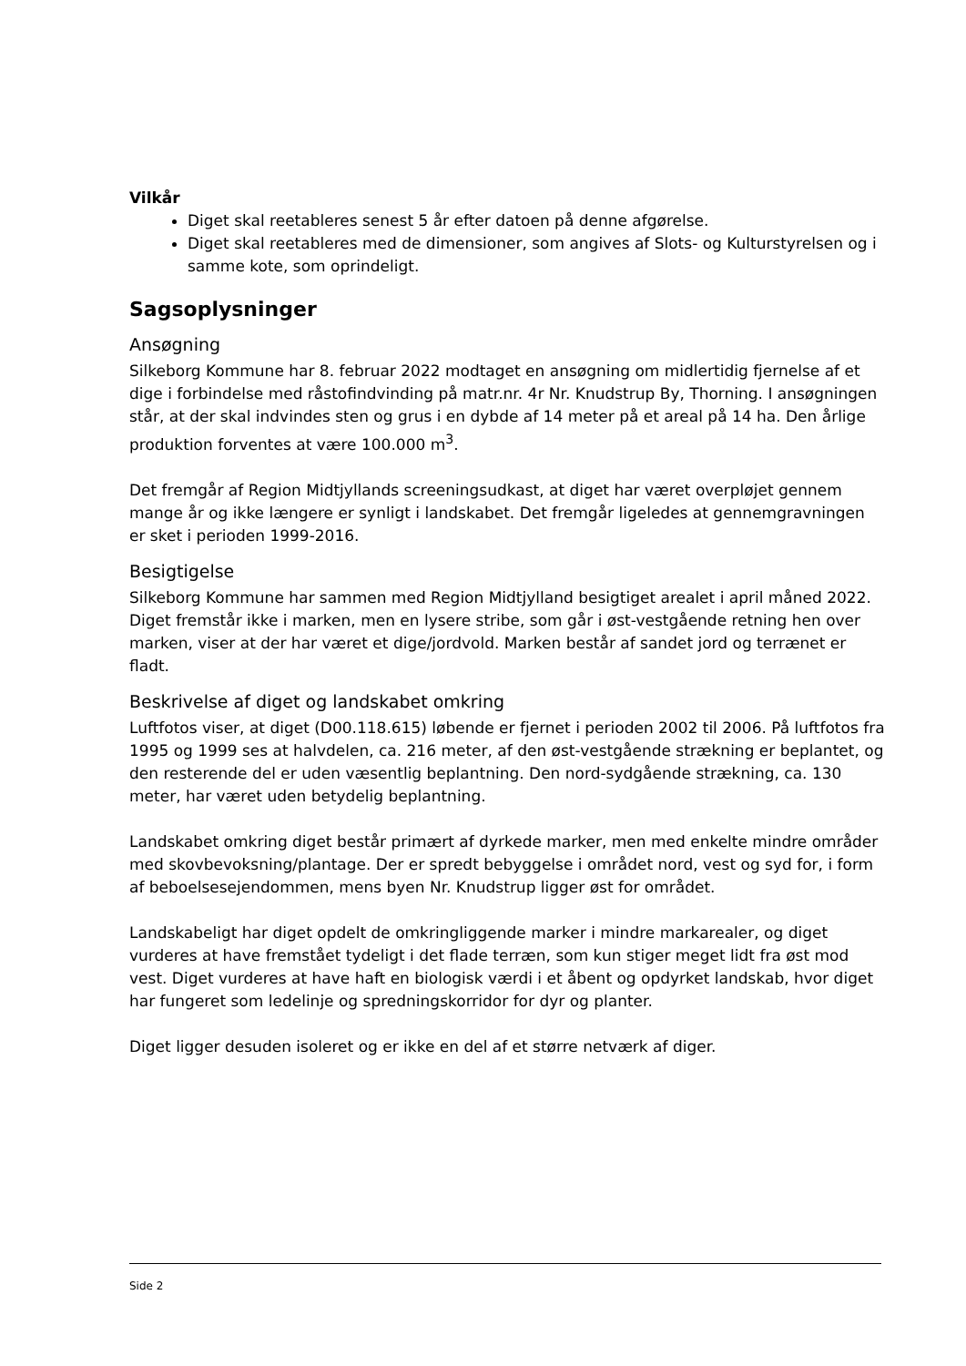Vilkår
Diget skal reetableres senest 5 år efter datoen på denne afgørelse.
Diget skal reetableres med de dimensioner, som angives af Slots- og Kulturstyrelsen og i samme kote, som oprindeligt.
Sagsoplysninger
Ansøgning
Silkeborg Kommune har 8. februar 2022 modtaget en ansøgning om midlertidig fjernelse af et dige i forbindelse med råstofindvinding på matr.nr. 4r Nr. Knudstrup By, Thorning. I ansøgningen står, at der skal indvindes sten og grus i en dybde af 14 meter på et areal på 14 ha. Den årlige produktion forventes at være 100.000 m<sup>3</sup>.
Det fremgår af Region Midtjyllands screeningsudkast, at diget har været overpløjet gennem mange år og ikke længere er synligt i landskabet. Det fremgår ligeledes at gennemgravningen er sket i perioden 1999-2016.
Besigtigelse
Silkeborg Kommune har sammen med Region Midtjylland besigtiget arealet i april måned 2022. Diget fremstår ikke i marken, men en lysere stribe, som går i øst-vestgående retning hen over marken, viser at der har været et dige/jordvold. Marken består af sandet jord og terrænet er fladt.
Beskrivelse af diget og landskabet omkring
Luftfotos viser, at diget (D00.118.615) løbende er fjernet i perioden 2002 til 2006. På luftfotos fra 1995 og 1999 ses at halvdelen, ca. 216 meter, af den øst-vestgående strækning er beplantet, og den resterende del er uden væsentlig beplantning. Den nord-sydgående strækning, ca. 130 meter, har været uden betydelig beplantning.
Landskabet omkring diget består primært af dyrkede marker, men med enkelte mindre områder med skovbevoksning/plantage. Der er spredt bebyggelse i området nord, vest og syd for, i form af beboelsesejendommen, mens byen Nr. Knudstrup ligger øst for området.
Landskabeligt har diget opdelt de omkringliggende marker i mindre markarealer, og diget vurderes at have fremstået tydeligt i det flade terræn, som kun stiger meget lidt fra øst mod vest. Diget vurderes at have haft en biologisk værdi i et åbent og opdyrket landskab, hvor diget har fungeret som ledelinje og spredningskorridor for dyr og planter.
Diget ligger desuden isoleret og er ikke en del af et større netværk af diger.
Side 2